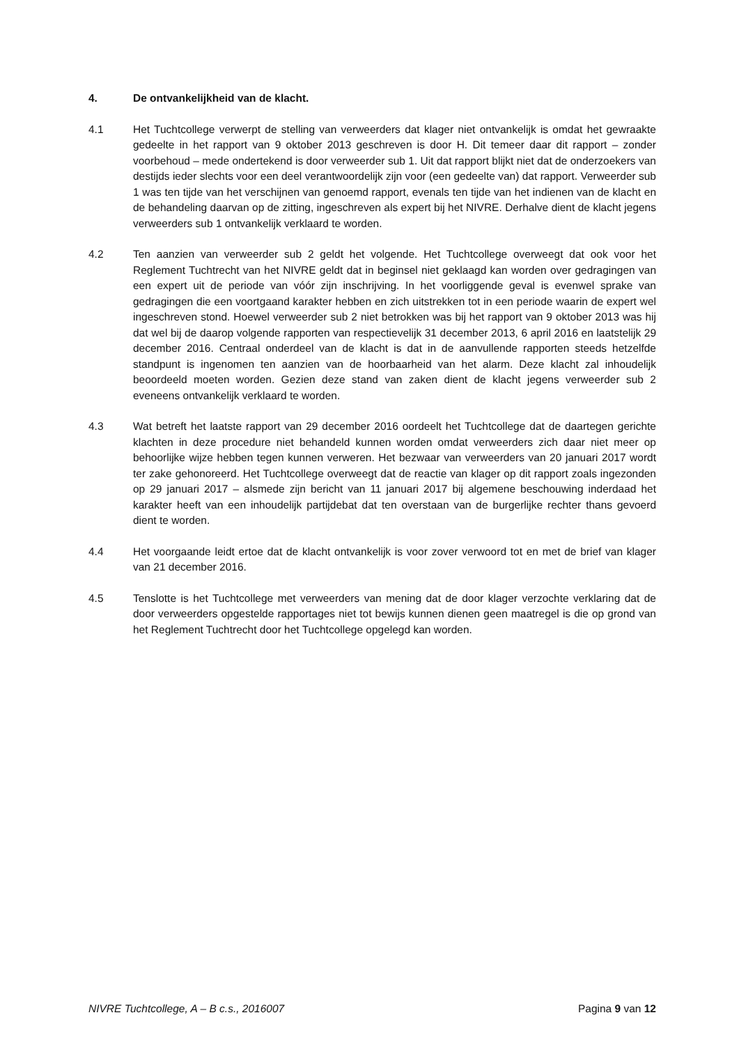4. De ontvankelijkheid van de klacht.
4.1 Het Tuchtcollege verwerpt de stelling van verweerders dat klager niet ontvankelijk is omdat het gewraakte gedeelte in het rapport van 9 oktober 2013 geschreven is door H. Dit temeer daar dit rapport – zonder voorbehoud – mede ondertekend is door verweerder sub 1. Uit dat rapport blijkt niet dat de onderzoekers van destijds ieder slechts voor een deel verantwoordelijk zijn voor (een gedeelte van) dat rapport. Verweerder sub 1 was ten tijde van het verschijnen van genoemd rapport, evenals ten tijde van het indienen van de klacht en de behandeling daarvan op de zitting, ingeschreven als expert bij het NIVRE. Derhalve dient de klacht jegens verweerders sub 1 ontvankelijk verklaard te worden.
4.2 Ten aanzien van verweerder sub 2 geldt het volgende. Het Tuchtcollege overweegt dat ook voor het Reglement Tuchtrecht van het NIVRE geldt dat in beginsel niet geklaagd kan worden over gedragingen van een expert uit de periode van vóór zijn inschrijving. In het voorliggende geval is evenwel sprake van gedragingen die een voortgaand karakter hebben en zich uitstrekken tot in een periode waarin de expert wel ingeschreven stond. Hoewel verweerder sub 2 niet betrokken was bij het rapport van 9 oktober 2013 was hij dat wel bij de daarop volgende rapporten van respectievelijk 31 december 2013, 6 april 2016 en laatstelijk 29 december 2016. Centraal onderdeel van de klacht is dat in de aanvullende rapporten steeds hetzelfde standpunt is ingenomen ten aanzien van de hoorbaarheid van het alarm. Deze klacht zal inhoudelijk beoordeeld moeten worden. Gezien deze stand van zaken dient de klacht jegens verweerder sub 2 eveneens ontvankelijk verklaard te worden.
4.3 Wat betreft het laatste rapport van 29 december 2016 oordeelt het Tuchtcollege dat de daartegen gerichte klachten in deze procedure niet behandeld kunnen worden omdat verweerders zich daar niet meer op behoorlijke wijze hebben tegen kunnen verweren. Het bezwaar van verweerders van 20 januari 2017 wordt ter zake gehonoreerd. Het Tuchtcollege overweegt dat de reactie van klager op dit rapport zoals ingezonden op 29 januari 2017 – alsmede zijn bericht van 11 januari 2017 bij algemene beschouwing inderdaad het karakter heeft van een inhoudelijk partijdebat dat ten overstaan van de burgerlijke rechter thans gevoerd dient te worden.
4.4 Het voorgaande leidt ertoe dat de klacht ontvankelijk is voor zover verwoord tot en met de brief van klager van 21 december 2016.
4.5 Tenslotte is het Tuchtcollege met verweerders van mening dat de door klager verzochte verklaring dat de door verweerders opgestelde rapportages niet tot bewijs kunnen dienen geen maatregel is die op grond van het Reglement Tuchtrecht door het Tuchtcollege opgelegd kan worden.
NIVRE Tuchtcollege, A – B c.s., 2016007 Pagina 9 van 12